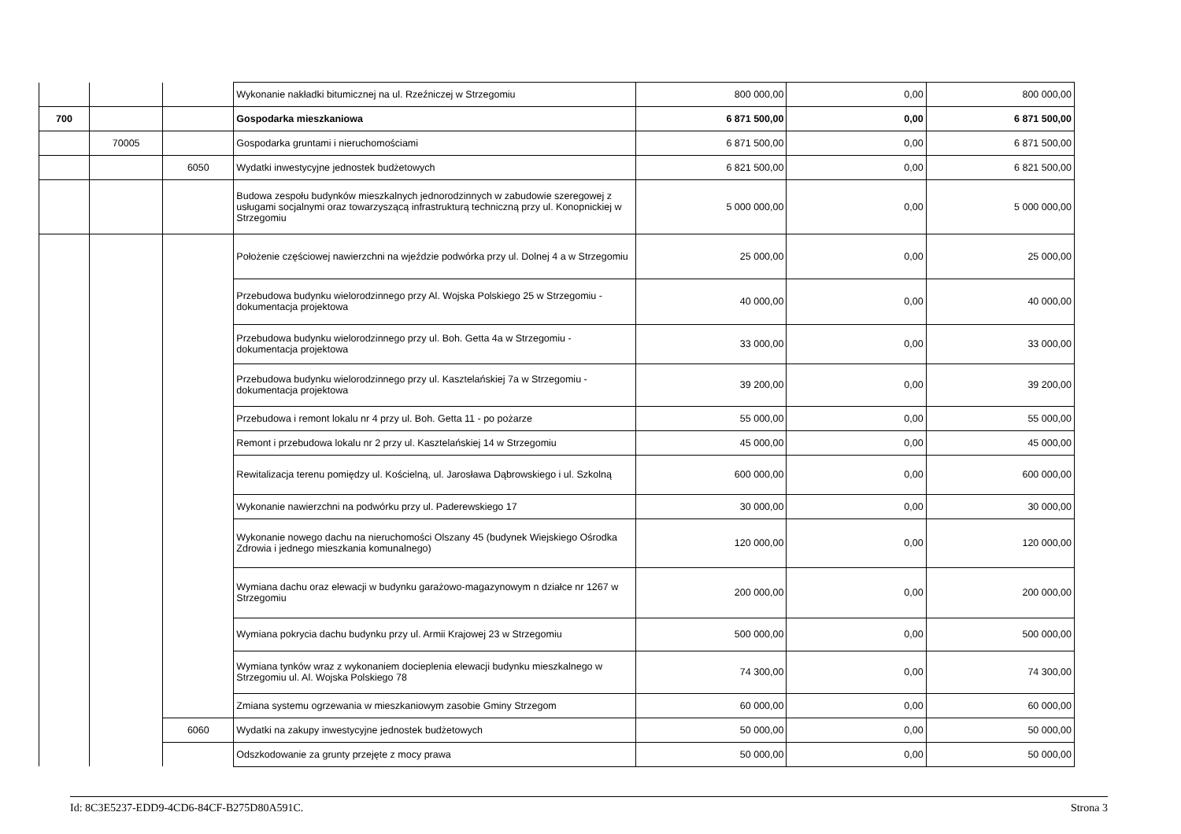| | | | Wykonanie nakładki bitumicznej na ul. Rzeźniczej w Strzegomiu | 800 000,00 | 0,00 | 800 000,00 |
| 700 | | | Gospodarka mieszkaniowa | 6 871 500,00 | 0,00 | 6 871 500,00 |
| | 70005 | | Gospodarka gruntami i nieruchomościami | 6 871 500,00 | 0,00 | 6 871 500,00 |
| | | 6050 | Wydatki inwestycyjne jednostek budżetowych | 6 821 500,00 | 0,00 | 6 821 500,00 |
| | | | Budowa zespołu budynków mieszkalnych jednorodzinnych w zabudowie szeregowej z usługami socjalnymi oraz towarzyszącą infrastrukturą techniczną przy ul. Konopnickiej w Strzegomiu | 5 000 000,00 | 0,00 | 5 000 000,00 |
| | | | Położenie częściowej nawierzchni na wjeździe podwórka przy ul. Dolnej 4 a w Strzegomiu | 25 000,00 | 0,00 | 25 000,00 |
| | | | Przebudowa budynku wielorodzinnego przy Al. Wojska Polskiego 25 w Strzegomiu - dokumentacja projektowa | 40 000,00 | 0,00 | 40 000,00 |
| | | | Przebudowa budynku wielorodzinnego przy ul. Boh. Getta 4a w Strzegomiu - dokumentacja projektowa | 33 000,00 | 0,00 | 33 000,00 |
| | | | Przebudowa budynku wielorodzinnego przy ul. Kasztelańskiej 7a w Strzegomiu - dokumentacja projektowa | 39 200,00 | 0,00 | 39 200,00 |
| | | | Przebudowa i remont lokalu nr 4 przy ul. Boh. Getta 11 - po pożarze | 55 000,00 | 0,00 | 55 000,00 |
| | | | Remont i przebudowa lokalu nr 2 przy ul. Kasztelańskiej 14 w Strzegomiu | 45 000,00 | 0,00 | 45 000,00 |
| | | | Rewitalizacja terenu pomiędzy ul. Kościelną, ul. Jarosława Dąbrowskiego i ul. Szkolną | 600 000,00 | 0,00 | 600 000,00 |
| | | | Wykonanie nawierzchni na podwórku przy ul. Paderewskiego 17 | 30 000,00 | 0,00 | 30 000,00 |
| | | | Wykonanie nowego dachu na nieruchomości Olszany 45 (budynek Wiejskiego Ośrodka Zdrowia i jednego mieszkania komunalnego) | 120 000,00 | 0,00 | 120 000,00 |
| | | | Wymiana dachu oraz elewacji w budynku garażowo-magazynowym n działce nr 1267 w Strzegomiu | 200 000,00 | 0,00 | 200 000,00 |
| | | | Wymiana pokrycia dachu budynku przy ul. Armii Krajowej 23 w Strzegomiu | 500 000,00 | 0,00 | 500 000,00 |
| | | | Wymiana tynków wraz z wykonaniem docieplenia elewacji budynku mieszkalnego w Strzegomiu ul. Al. Wojska Polskiego 78 | 74 300,00 | 0,00 | 74 300,00 |
| | | | Zmiana systemu ogrzewania w mieszkaniowym zasobie Gminy Strzegom | 60 000,00 | 0,00 | 60 000,00 |
| | | 6060 | Wydatki na zakupy inwestycyjne jednostek budżetowych | 50 000,00 | 0,00 | 50 000,00 |
| | | | Odszkodowanie za grunty przejęte z mocy prawa | 50 000,00 | 0,00 | 50 000,00 |
Id: 8C3E5237-EDD9-4CD6-84CF-B275D80A591C. Strona 3